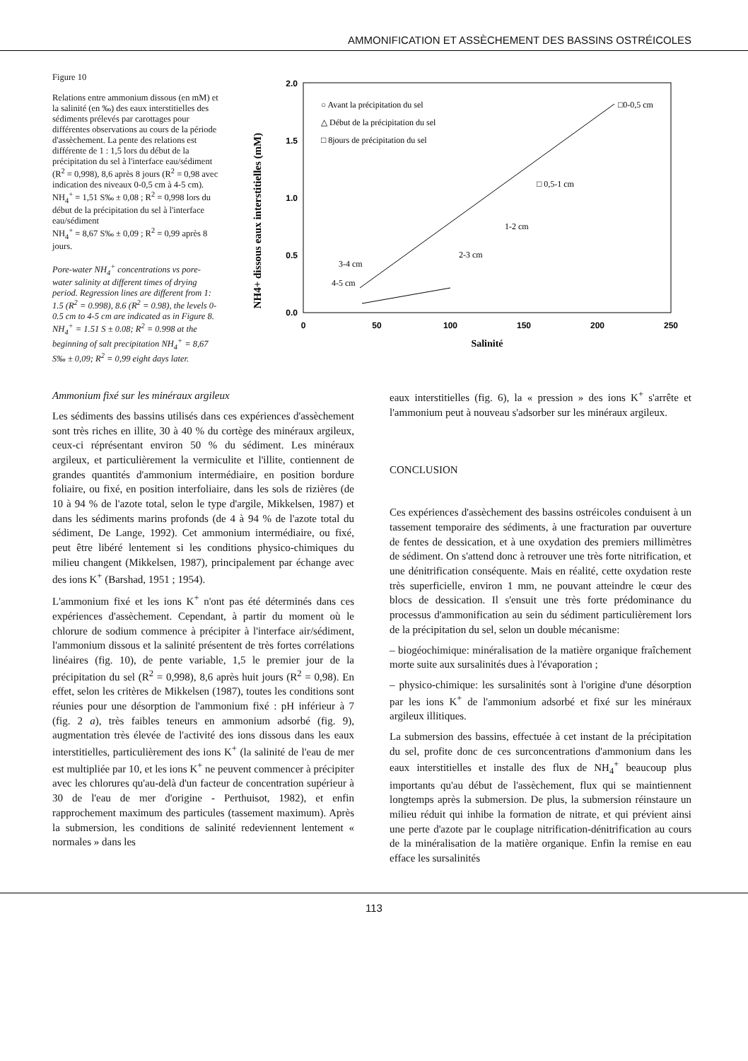AMMONIFICATION ET ASSÈCHEMENT DES BASSINS OSTRÉICOLES
Figure 10
Relations entre ammonium dissous (en mM) et la salinité (en ‰) des eaux interstitielles des sédiments prélevés par carottages pour différentes observations au cours de la période d'assèchement. La pente des relations est différente de 1 : 1,5 lors du début de la précipitation du sel à l'interface eau/sédiment (R<sup>2</sup> = 0,998), 8,6 après 8 jours (R<sup>2</sup> = 0,98 avec indication des niveaux 0-0,5 cm à 4-5 cm).
NH<sub>4</sub><sup>+</sup> = 1,51 S‰ ± 0,08 ; R<sup>2</sup> = 0,998 lors du début de la précipitation du sel à l'interface eau/sédiment
NH<sub>4</sub><sup>+</sup> = 8,67 S‰ ± 0,09 ; R<sup>2</sup> = 0,99 après 8 jours.
Pore-water NH<sub>4</sub><sup>+</sup> concentrations vs pore-water salinity at different times of drying period. Regression lines are different from 1: 1.5 (R<sup>2</sup> = 0.998), 8.6 (R<sup>2</sup> = 0.98), the levels 0-0.5 cm to 4-5 cm are indicated as in Figure 8. NH<sub>4</sub><sup>+</sup> = 1.51 S ± 0.08; R<sup>2</sup> = 0.998 at the beginning of salt precipitation NH<sub>4</sub><sup>+</sup> = 8,67 S‰ ± 0,09; R<sup>2</sup> = 0,99 eight days later.
NH4+ dissous eaux interstitielles (mM)
2.0
1.5
1.0
0.5
0.0
0
50
100
150
200
250
Salinité
○ Avant la précipitation du sel
△ Début de la précipitation du sel
□ 8jours de précipitation du sel
□0-0,5 cm
□ 0,5-1 cm
1-2 cm
2-3 cm
3-4 cm
4-5 cm
Ammonium fixé sur les minéraux argileux
Les sédiments des bassins utilisés dans ces expériences d'assèchement sont très riches en illite, 30 à 40 % du cortège des minéraux argileux, ceux-ci réprésentant environ 50 % du sédiment. Les minéraux argileux, et particulièrement la vermiculite et l'illite, contiennent de grandes quantités d'ammonium intermédiaire, en position bordure foliaire, ou fixé, en position interfoliaire, dans les sols de rizières (de 10 à 94 % de l'azote total, selon le type d'argile, Mikkelsen, 1987) et dans les sédiments marins profonds (de 4 à 94 % de l'azote total du sédiment, De Lange, 1992). Cet ammonium intermédiaire, ou fixé, peut être libéré lentement si les conditions physico-chimiques du milieu changent (Mikkelsen, 1987), principalement par échange avec des ions K<sup>+</sup> (Barshad, 1951 ; 1954).
L'ammonium fixé et les ions K<sup>+</sup> n'ont pas été déterminés dans ces expériences d'assèchement. Cependant, à partir du moment où le chlorure de sodium commence à précipiter à l'interface air/sédiment, l'ammonium dissous et la salinité présentent de très fortes corrélations linéaires (fig. 10), de pente variable, 1,5 le premier jour de la précipitation du sel (R<sup>2</sup> = 0,998), 8,6 après huit jours (R<sup>2</sup> = 0,98). En effet, selon les critères de Mikkelsen (1987), toutes les conditions sont réunies pour une désorption de l'ammonium fixé : pH inférieur à 7 (fig. 2 a), très faibles teneurs en ammonium adsorbé (fig. 9), augmentation très élevée de l'activité des ions dissous dans les eaux interstitielles, particulièrement des ions K<sup>+</sup> (la salinité de l'eau de mer est multipliée par 10, et les ions K<sup>+</sup> ne peuvent commencer à précipiter avec les chlorures qu'au-delà d'un facteur de concentration supérieur à 30 de l'eau de mer d'origine - Perthuisot, 1982), et enfin rapprochement maximum des particules (tassement maximum). Après la submersion, les conditions de salinité redeviennent lentement « normales » dans les
eaux interstitielles (fig. 6), la « pression » des ions K<sup>+</sup> s'arrête et l'ammonium peut à nouveau s'adsorber sur les minéraux argileux.
CONCLUSION
Ces expériences d'assèchement des bassins ostréicoles conduisent à un tassement temporaire des sédiments, à une fracturation par ouverture de fentes de dessication, et à une oxydation des premiers millimètres de sédiment. On s'attend donc à retrouver une très forte nitrification, et une dénitrification conséquente. Mais en réalité, cette oxydation reste très superficielle, environ 1 mm, ne pouvant atteindre le cœur des blocs de dessication. Il s'ensuit une très forte prédominance du processus d'ammonification au sein du sédiment particulièrement lors de la précipitation du sel, selon un double mécanisme:
– biogéochimique: minéralisation de la matière organique fraîchement morte suite aux sursalinités dues à l'évaporation ;
– physico-chimique: les sursalinités sont à l'origine d'une désorption par les ions K<sup>+</sup> de l'ammonium adsorbé et fixé sur les minéraux argileux illitiques.
La submersion des bassins, effectuée à cet instant de la précipitation du sel, profite donc de ces surconcentrations d'ammonium dans les eaux interstitielles et installe des flux de NH<sub>4</sub><sup>+</sup> beaucoup plus importants qu'au début de l'assèchement, flux qui se maintiennent longtemps après la submersion. De plus, la submersion réinstaure un milieu réduit qui inhibe la formation de nitrate, et qui prévient ainsi une perte d'azote par le couplage nitrification-dénitrification au cours de la minéralisation de la matière organique. Enfin la remise en eau efface les sursalinités
113